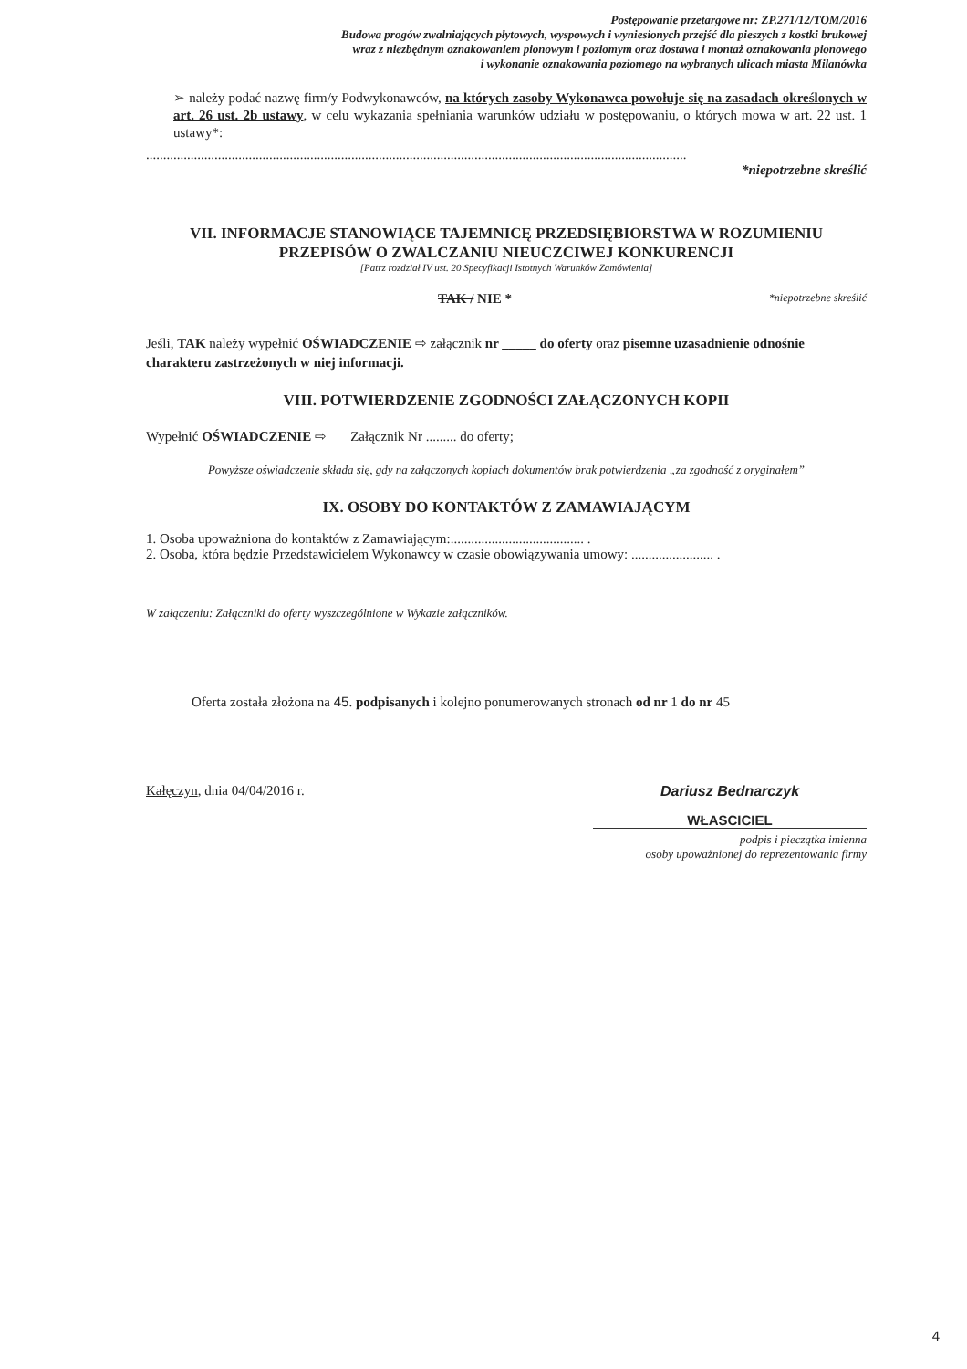Postępowanie przetargowe nr: ZP.271/12/TOM/2016
Budowa progów zwalniających płytowych, wyspowych i wyniesionych przejść dla pieszych z kostki brukowej
wraz z niezbędnym oznakowaniem pionowym i poziomym oraz dostawa i montaż oznakowania pionowego
i wykonanie oznakowania poziomego na wybranych ulicach miasta Milanówka
➢ należy podać nazwę firm/y Podwykonawców, na których zasoby Wykonawca powołuje się na zasadach określonych w art. 26 ust. 2b ustawy, w celu wykazania spełniania warunków udziału w postępowaniu, o których mowa w art. 22 ust. 1 ustawy*:
..............................................................................................................................................................
*niepotrzebne skreślić
VII. INFORMACJE STANOWIĄCE TAJEMNICĘ PRZEDSIĘBIORSTWA W ROZUMIENIU PRZEPISÓW O ZWALCZANIU NIEUCZCIWEJ KONKURENCJI
[Patrz rozdział IV ust. 20 Specyfikacji Istotnych Warunków Zamówienia]
TAK / NIE * *niepotrzebne skreślić
Jeśli, TAK należy wypełnić OŚWIADCZENIE ⇨ załącznik nr _____ do oferty oraz pisemne uzasadnienie odnośnie charakteru zastrzeżonych w niej informacji.
VIII. POTWIERDZENIE ZGODNOŚCI ZAŁĄCZONYCH KOPII
Wypełnić OŚWIADCZENIE ⇨ Załącznik Nr ......... do oferty;
Powyższe oświadczenie składa się, gdy na załączonych kopiach dokumentów brak potwierdzenia „za zgodność z oryginałem”
IX. OSOBY DO KONTAKTÓW Z ZAMAWIAJĄCYM
1. Osoba upoważniona do kontaktów z Zamawiającym:....................................... .
2. Osoba, która będzie Przedstawicielem Wykonawcy w czasie obowiązywania umowy: ........................ .
W załączeniu: Załączniki do oferty wyszczególnione w Wykazie załączników.
Oferta została złożona na 45. podpisanych i kolejno ponumerowanych stronach od nr 1 do nr 45
Kałęczyn, dnia 04/04/2016 r. Dariusz Bednarczyk
WŁASCICIEL
podpis i pieczątka imienna
osoby upoważnionej do reprezentowania firmy
4